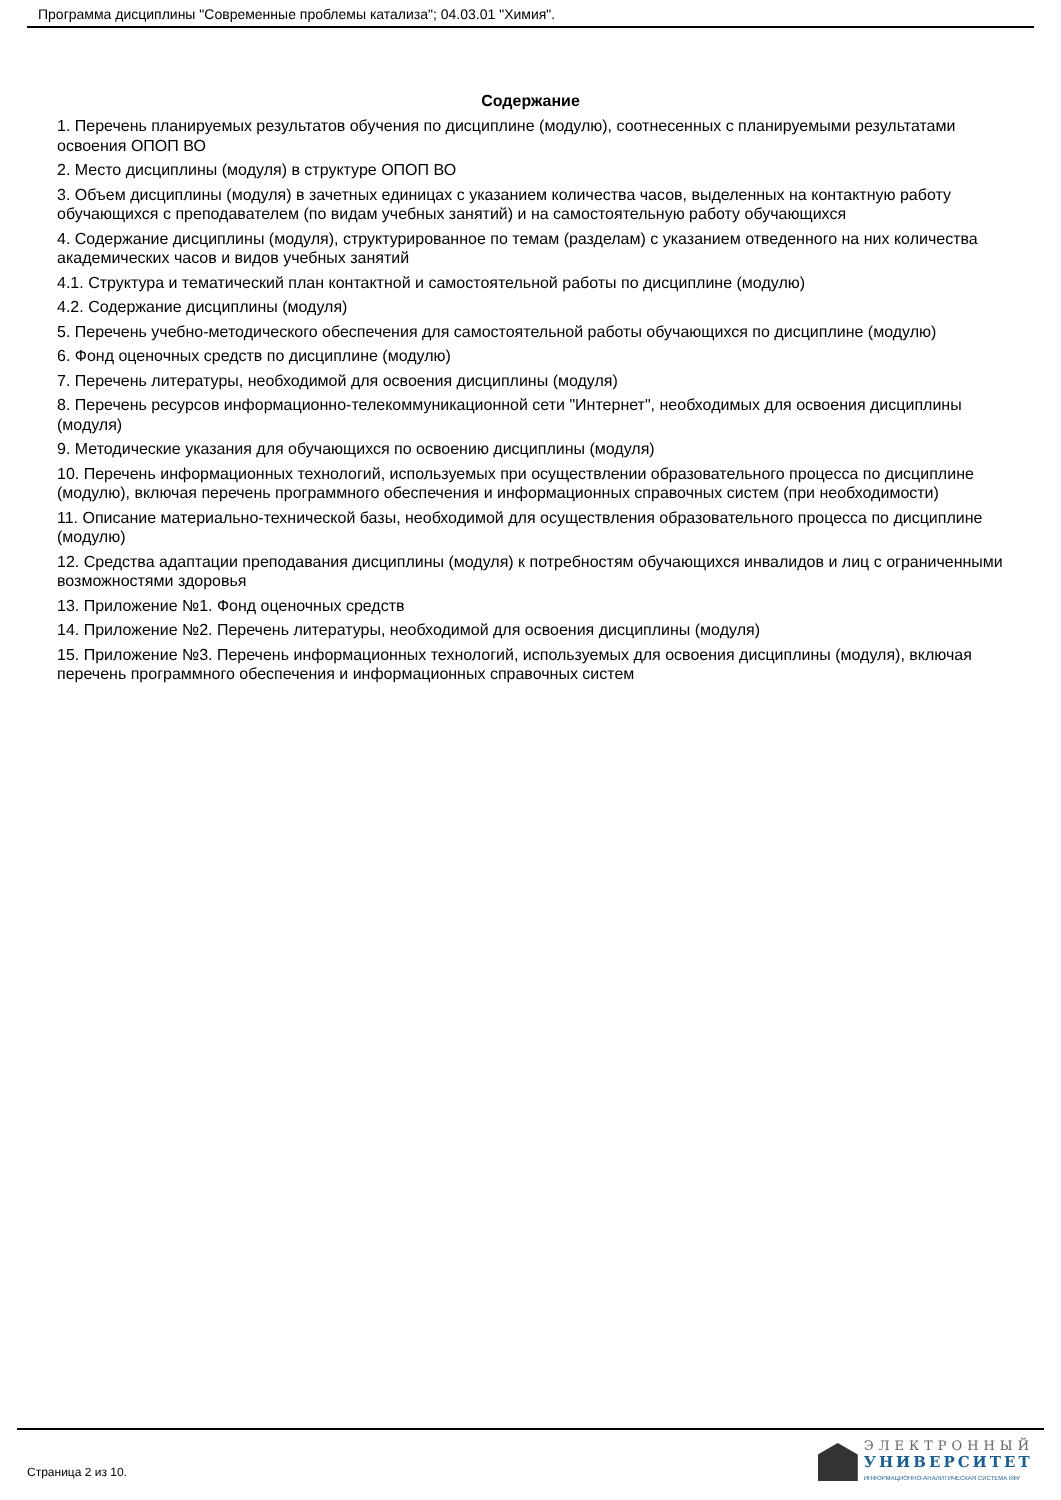Программа дисциплины "Современные проблемы катализа"; 04.03.01 "Химия".
Содержание
1. Перечень планируемых результатов обучения по дисциплине (модулю), соотнесенных с планируемыми результатами освоения ОПОП ВО
2. Место дисциплины (модуля) в структуре ОПОП ВО
3. Объем дисциплины (модуля) в зачетных единицах с указанием количества часов, выделенных на контактную работу обучающихся с преподавателем (по видам учебных занятий) и на самостоятельную работу обучающихся
4. Содержание дисциплины (модуля), структурированное по темам (разделам) с указанием отведенного на них количества академических часов и видов учебных занятий
4.1. Структура и тематический план контактной и самостоятельной работы по дисциплине (модулю)
4.2. Содержание дисциплины (модуля)
5. Перечень учебно-методического обеспечения для самостоятельной работы обучающихся по дисциплине (модулю)
6. Фонд оценочных средств по дисциплине (модулю)
7. Перечень литературы, необходимой для освоения дисциплины (модуля)
8. Перечень ресурсов информационно-телекоммуникационной сети "Интернет", необходимых для освоения дисциплины (модуля)
9. Методические указания для обучающихся по освоению дисциплины (модуля)
10. Перечень информационных технологий, используемых при осуществлении образовательного процесса по дисциплине (модулю), включая перечень программного обеспечения и информационных справочных систем (при необходимости)
11. Описание материально-технической базы, необходимой для осуществления образовательного процесса по дисциплине (модулю)
12. Средства адаптации преподавания дисциплины (модуля) к потребностям обучающихся инвалидов и лиц с ограниченными возможностями здоровья
13. Приложение №1. Фонд оценочных средств
14. Приложение №2. Перечень литературы, необходимой для освоения дисциплины (модуля)
15. Приложение №3. Перечень информационных технологий, используемых для освоения дисциплины (модуля), включая перечень программного обеспечения и информационных справочных систем
Страница 2 из 10.
ЭЛЕКТРОННЫЙ
УНИВЕРСИТЕТ
ИНФОРМАЦИОННО-АНАЛИТИЧЕСКАЯ СИСТЕМА КФУ